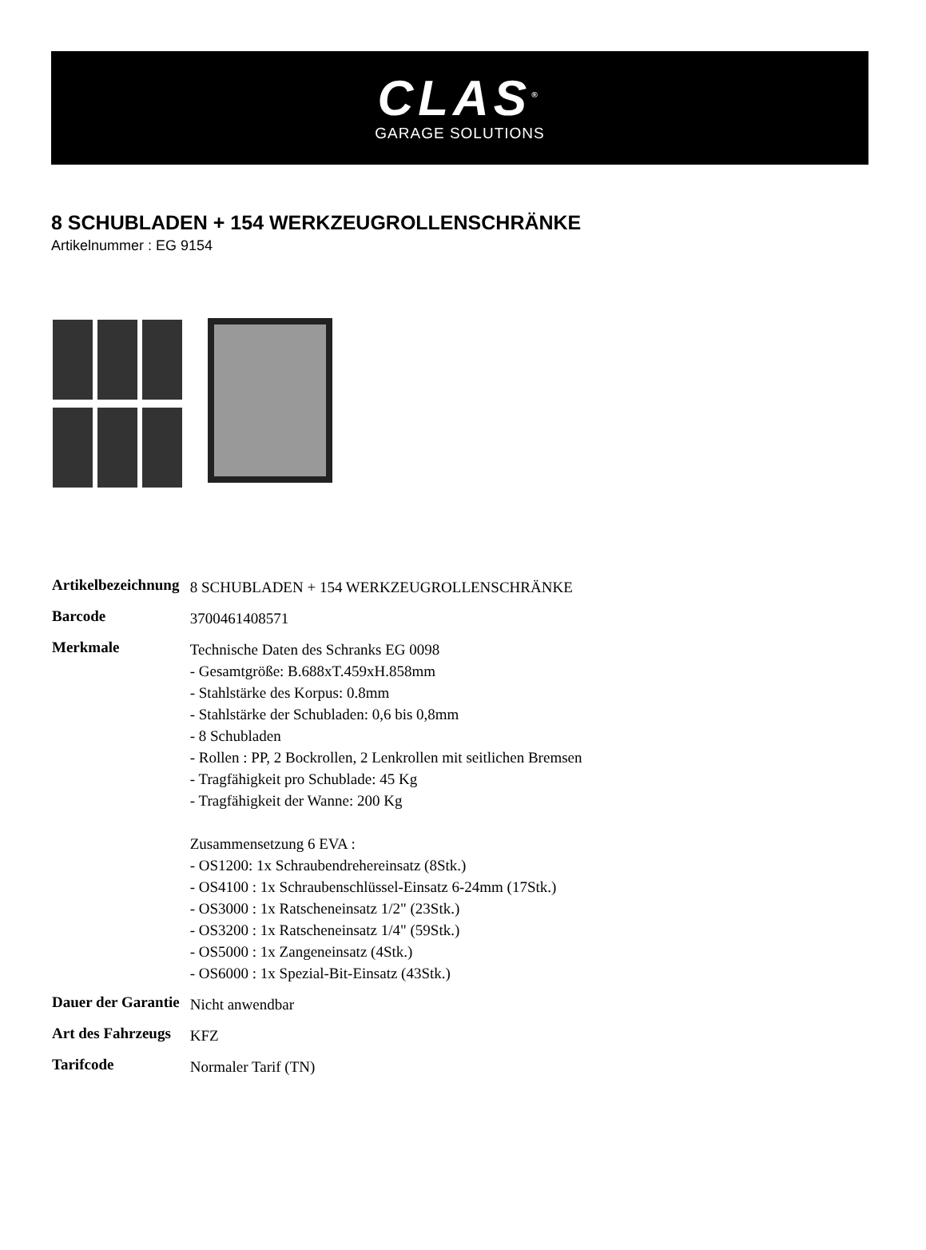CLAS<sup>®</sup>
GARAGE SOLUTIONS
8 SCHUBLADEN + 154 WERKZEUGROLLENSCHRÄNKE
Artikelnummer : EG 9154
| Artikelbezeichnung | 8 SCHUBLADEN + 154 WERKZEUGROLLENSCHRÄNKE |
| Barcode | 3700461408571 |
| Merkmale | Technische Daten des Schranks EG 0098 - Gesamtgröße: B.688xT.459xH.858mm - Stahlstärke des Korpus: 0.8mm - Stahlstärke der Schubladen: 0,6 bis 0,8mm - 8 Schubladen - Rollen : PP, 2 Bockrollen, 2 Lenkrollen mit seitlichen Bremsen - Tragfähigkeit pro Schublade: 45 Kg - Tragfähigkeit der Wanne: 200 Kg Zusammensetzung 6 EVA : - OS1200: 1x Schraubendrehereinsatz (8Stk.) - OS4100 : 1x Schraubenschlüssel-Einsatz 6-24mm (17Stk.) - OS3000 : 1x Ratscheneinsatz 1/2" (23Stk.) - OS3200 : 1x Ratscheneinsatz 1/4" (59Stk.) - OS5000 : 1x Zangeneinsatz (4Stk.) - OS6000 : 1x Spezial-Bit-Einsatz (43Stk.) |
| Dauer der Garantie | Nicht anwendbar |
| Art des Fahrzeugs | KFZ |
| Tarifcode | Normaler Tarif (TN) |